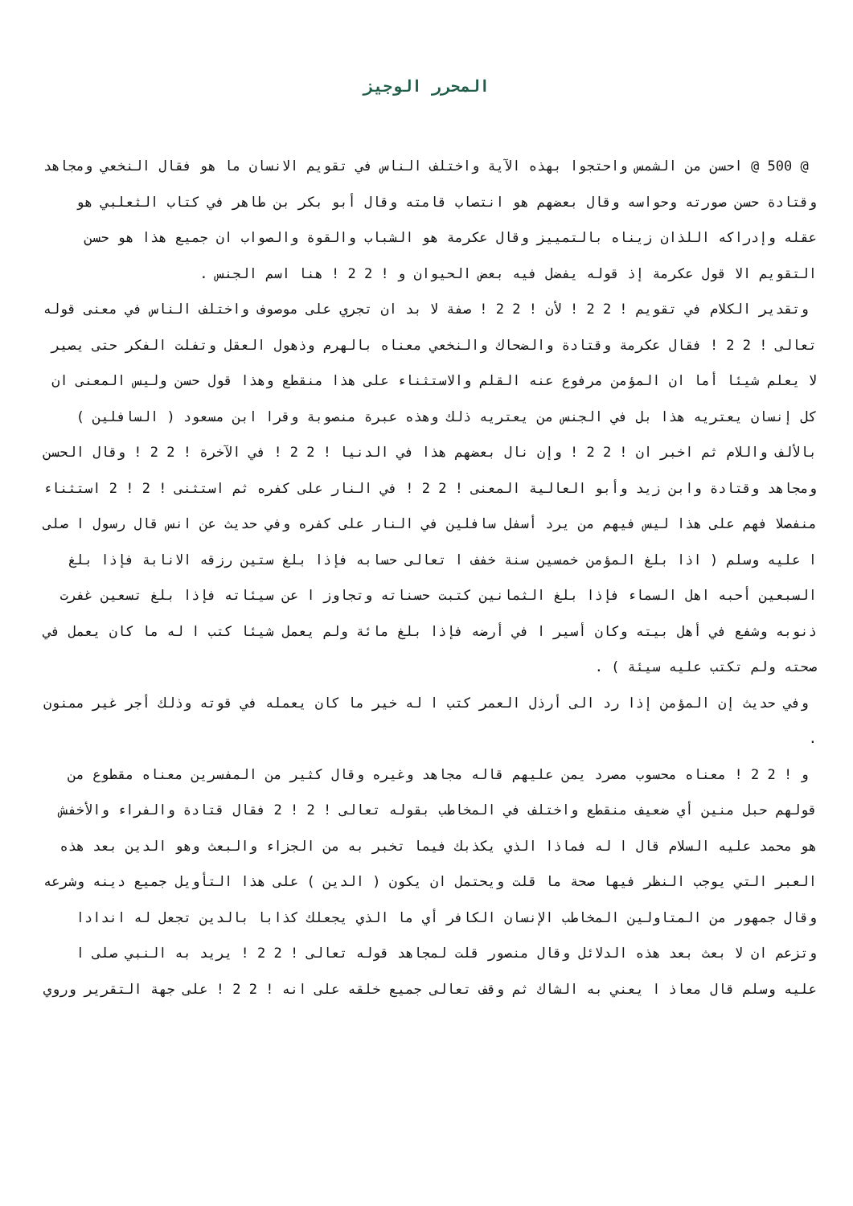المحرر الوجيز
@ 500 @ احسن من الشمس واحتجوا بهذه الآية واختلف الناس في تقويم الانسان ما هو فقال النخعي ومجاهد وقتادة حسن صورته وحواسه وقال بعضهم هو انتصاب قامته وقال أبو بكر بن طاهر في كتاب الثعلبي هو عقله وإدراكه اللذان زيناه بالتمييز وقال عكرمة هو الشباب والقوة والصواب ان جميع هذا هو حسن التقويم الا قول عكرمة إذ قوله يفضل فيه بعض الحيوان و ! 2 2 ! هنا اسم الجنس .
وتقدير الكلام في تقويم ! 2 2 ! لأن ! 2 2 ! صفة لا بد ان تجري على موصوف واختلف الناس في معنى قوله تعالى ! 2 2 ! فقال عكرمة وقتادة والضحاك والنخعي معناه بالهرم وذهول العقل وتفلت الفكر حتى يصير لا يعلم شيئا أما ان المؤمن مرفوع عنه القلم والاستثناء على هذا منقطع وهذا قول حسن وليس المعنى ان كل إنسان يعتريه هذا بل في الجنس من يعتريه ذلك وهذه عبرة منصوبة وقرا ابن مسعود ( السافلين ) بالألف واللام ثم اخبر ان ! 2 2 ! وإن نال بعضهم هذا في الدنيا ! 2 2 ! في الآخرة ! 2 2 ! وقال الحسن ومجاهد وقتادة وابن زيد وأبو العالية المعنى ! 2 2 ! في النار على كفره ثم استثنى ! 2 ! 2 استثناء منفصلا فهم على هذا ليس فيهم من يرد أسفل سافلين في النار على كفره وفي حديث عن انس قال رسول ا صلى ا عليه وسلم ( اذا بلغ المؤمن خمسين سنة خفف ا تعالى حسابه فإذا بلغ ستين رزقه الانابة فإذا بلغ السبعين أحبه اهل السماء فإذا بلغ الثمانين كتبت حسناته وتجاوز ا عن سيئاته فإذا بلغ تسعين غفرت ذنوبه وشفع في أهل بيته وكان أسير ا في أرضه فإذا بلغ مائة ولم يعمل شيئا كتب ا له ما كان يعمل في صحته ولم تكتب عليه سيئة ) .
وفي حديث إن المؤمن إذا رد الى أرذل العمر كتب ا له خير ما كان يعمله في قوته وذلك أجر غير ممنون .
و ! 2 2 ! معناه محسوب مصرد يمن عليهم قاله مجاهد وغيره وقال كثير من المفسرين معناه مقطوع من قولهم حبل منين أي ضعيف منقطع واختلف في المخاطب بقوله تعالى ! 2 ! 2 فقال قتادة والفراء والأخفش هو محمد عليه السلام قال ا له فماذا الذي يكذبك فيما تخبر به من الجزاء والبعث وهو الدين بعد هذه العبر التي يوجب النظر فيها صحة ما قلت ويحتمل ان يكون ( الدين ) على هذا التأويل جميع دينه وشرعه وقال جمهور من المتاولين المخاطب الإنسان الكافر أي ما الذي يجعلك كذابا بالدين تجعل له اندادا وتزعم ان لا بعث بعد هذه الدلائل وقال منصور قلت لمجاهد قوله تعالى ! 2 2 ! يريد به النبي صلى ا عليه وسلم قال معاذ ا يعني به الشاك ثم وقف تعالى جميع خلقه على انه ! 2 2 ! على جهة التقرير وروي